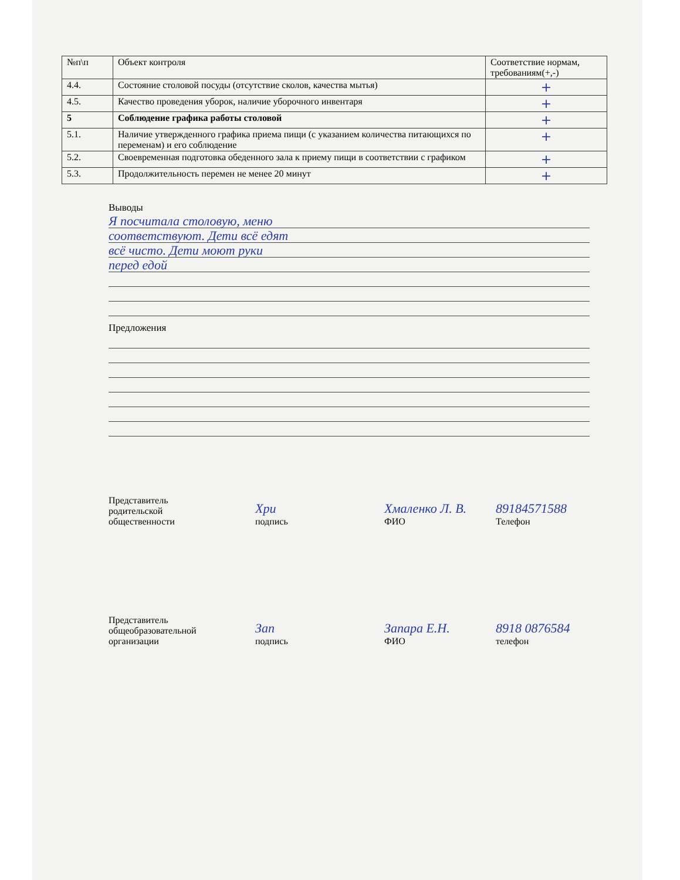| №п\п | Объект контроля | Соответствие нормам, требованиям(+,-) |
| --- | --- | --- |
| 4.4. | Состояние столовой посуды (отсутствие сколов, качества мытья) | + |
| 4.5. | Качество проведения уборок, наличие уборочного инвентаря | + |
| 5 | Соблюдение графика работы столовой | + |
| 5.1. | Наличие утвержденного графика приема пищи (с указанием количества питающихся по переменам) и его соблюдение | + |
| 5.2. | Своевременная подготовка обеденного зала к приему пищи в соответствии с графиком | + |
| 5.3. | Продолжительность перемен не менее 20 минут | + |
Выводы
Я посчитала столовую, меню
соответствуют. Дети всё едят
всё чисто. Дети моют руки
перед едой
Предложения
Представитель
родительской
общественности
Хри
подпись
Хмаленко Л. В.
ФИО
89184571588
Телефон
Представитель
общеобразовательной
организации
Зап
подпись
Запара Е.Н.
ФИО
8918 0876584
телефон